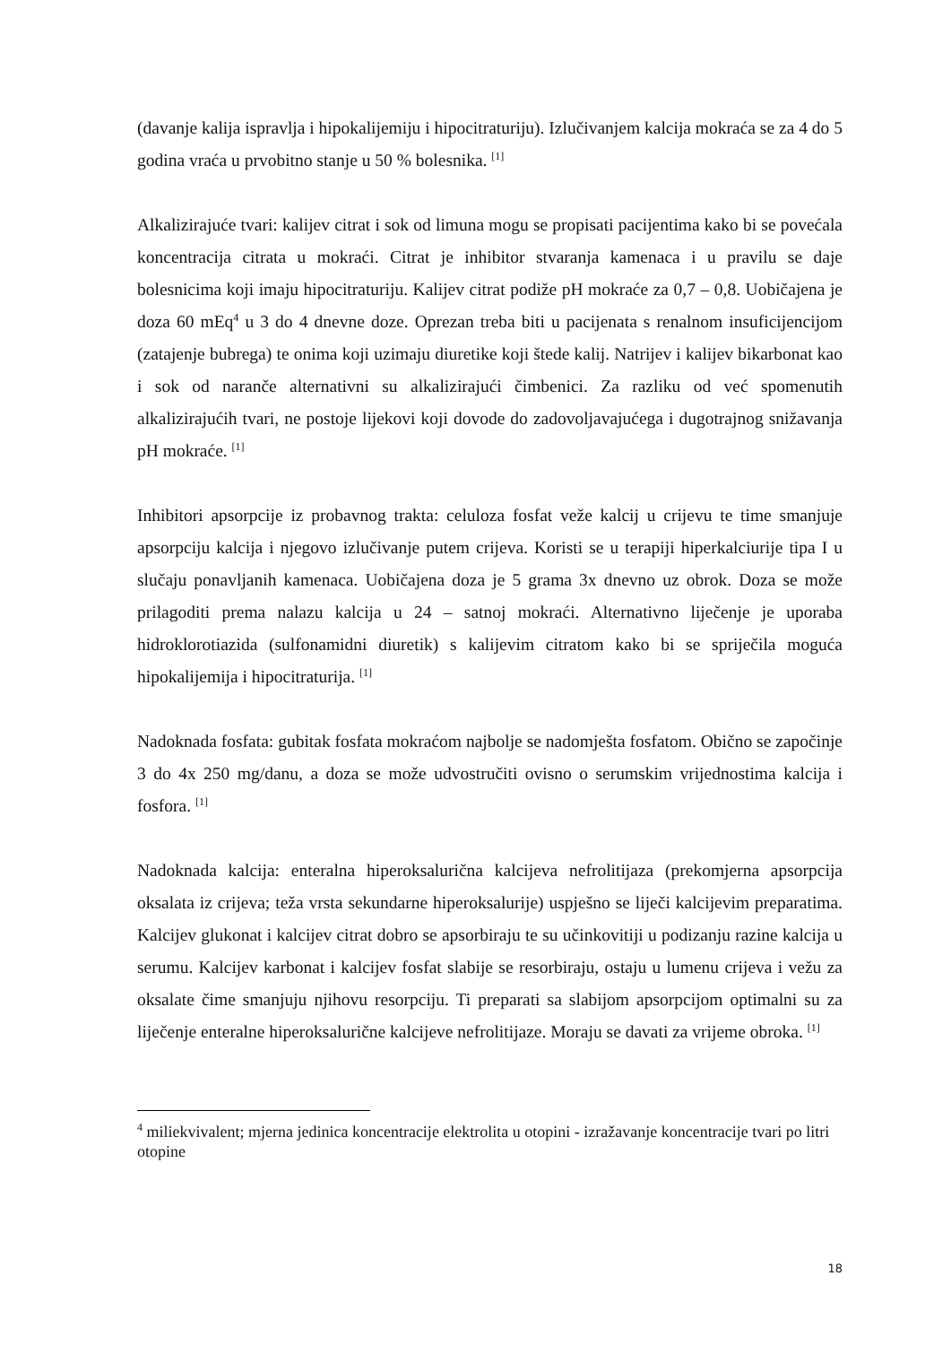(davanje kalija ispravlja i hipokalijemiju i hipocitraturiju). Izlučivanjem kalcija mokraća se za 4 do 5 godina vraća u prvobitno stanje u 50 % bolesnika. <sup>[1]</sup>
Alkalizirajuće tvari: kalijev citrat i sok od limuna mogu se propisati pacijentima kako bi se povećala koncentracija citrata u mokraći. Citrat je inhibitor stvaranja kamenaca i u pravilu se daje bolesnicima koji imaju hipocitraturiju. Kalijev citrat podiže pH mokraće za 0,7 – 0,8. Uobičajena je doza 60 mEq<sup>4</sup> u 3 do 4 dnevne doze. Oprezan treba biti u pacijenata s renalnom insuficijencijom (zatajenje bubrega) te onima koji uzimaju diuretike koji štede kalij. Natrijev i kalijev bikarbonat kao i sok od naranče alternativni su alkalizirajući čimbenici. Za razliku od već spomenutih alkalizirajućih tvari, ne postoje lijekovi koji dovode do zadovoljavajućega i dugotrajnog snižavanja pH mokraće. <sup>[1]</sup>
Inhibitori apsorpcije iz probavnog trakta: celuloza fosfat veže kalcij u crijevu te time smanjuje apsorpciju kalcija i njegovo izlučivanje putem crijeva. Koristi se u terapiji hiperkalciurije tipa I u slučaju ponavljanih kamenaca. Uobičajena doza je 5 grama 3x dnevno uz obrok. Doza se može prilagoditi prema nalazu kalcija u 24 – satnoj mokraći. Alternativno liječenje je uporaba hidroklorotiazida (sulfonamidni diuretik) s kalijevim citratom kako bi se spriječila moguća hipokalijemija i hipocitraturija. <sup>[1]</sup>
Nadoknada fosfata: gubitak fosfata mokraćom najbolje se nadomješta fosfatom. Obično se započinje 3 do 4x 250 mg/danu, a doza se može udvostručiti ovisno o serumskim vrijednostima kalcija i fosfora. <sup>[1]</sup>
Nadoknada kalcija: enteralna hiperoksalurična kalcijeva nefrolitijaza (prekomjerna apsorpcija oksalata iz crijeva; teža vrsta sekundarne hiperoksalurije) uspješno se liječi kalcijevim preparatima. Kalcijev glukonat i kalcijev citrat dobro se apsorbiraju te su učinkovitiji u podizanju razine kalcija u serumu. Kalcijev karbonat i kalcijev fosfat slabije se resorbiraju, ostaju u lumenu crijeva i vežu za oksalate čime smanjuju njihovu resorpciju. Ti preparati sa slabijom apsorpcijom optimalni su za liječenje enteralne hiperoksalurične kalcijeve nefrolitijaze. Moraju se davati za vrijeme obroka. <sup>[1]</sup>
<sup>4</sup> miliekvivalent; mjerna jedinica koncentracije elektrolita u otopini - izražavanje koncentracije tvari po litri otopine
18